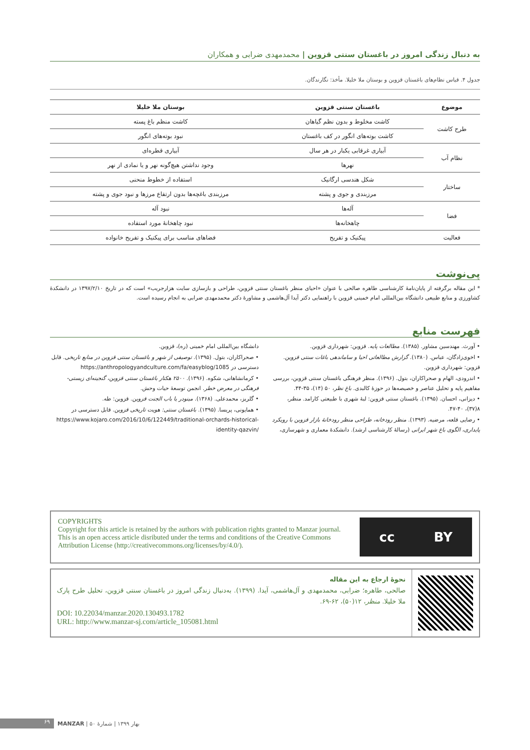به دنبال زندگی امروز در باغستان سنتی قزوین | محمدمهدی ضرابی و همکاران
جدول ۴. قیاس نظام‌های باغستان قزوین و بوستان ملا خلیلا. مأخذ: نگارندگان.
| موضوع | باغستان سنتی قزوین | بوستان ملا خلیلا |
| --- | --- | --- |
| طرح کاشت | کاشت مخلوط و بدون نظم گیاهان | کاشت منظم باغ پسته |
| | کاشت بوته‌های انگور در کف باغستان | نبود بوته‌های انگور |
| نظام آب | آبیاری غرقابی یکبار در هر سال | آبیاری قطره‌ای |
| | نهرها | وجود نداشتن هیچ‌گونه نهر و یا نمادی از نهر |
| ساختار | شکل هندسی ارگانیک | استفاده از خطوط منحنی |
| | مرزبندی و جوی و پشته | مرزبندی باغچه‌ها بدون ارتفاع مرزها و نبود جوی و پشته |
| فضا | آله‌ها | نبود آله |
| | چاهخانه‌ها | نبود چاهخانۀ مورد استفاده |
| فعالیت | پیکنیک و تفریح | فضاهای مناسب برای پیکنیک و تفریح خانواده |
پی‌نوشت
* این مقاله برگرفته از پایان‌نامۀ کارشناسی طاهره صالحی با عنوان «احیای منظر باغستان سنتی قزوین، طراحی و بازسازی سایت هزارجریب» است که در تاریخ ۱۳۹۷/۲/۱۰ در دانشکدۀ کشاورزی و منابع طبیعی دانشگاه بین‌المللی امام خمینی قزوین با راهنمایی دکتر آیدا آل‌هاشمی و مشاورۀ دکتر محمدمهدی ضرابی به انجام رسیده است.
فهرست منابع
• آورث. مهندسین مشاور. (۱۳۸۵). مطالعات پایه. قزوین: شهرداری قزوین.
• اخوی‌زادگان، عباس. (۱۳۸۰). گزارش مطالعاتی احیا و ساماندهی باغات سنتی قزوین. قزوین: شهرداری قزوین.
• اندرودی، الهام و صحراکاران، بتول. (۱۳۹۶). منظر فرهنگی باغستان سنتی قزوین، بررسی مفاهیم پایه و تحلیل عناصر و خصیصه‌ها در حوزۀ کالبدی. باغ نظر، ۵۰ (۱۴)، ۳۵-۴۴.
• دیزانی، احسان. (۱۳۹۵). باغستان سنتی قزوین: لبۀ شهری با طبیعتی کارامد. منظر، ۸(۳۷)، ۴۰-۴۷.
• رضایی قلعه، مرضیه. (۱۳۹۳). منظر رودخانه، طراحی منظر رودخانۀ بازار قزوین با رویکرد پایداری، الگوی باغ شهر ایرانی (رسالۀ کارشناسی ارشد). دانشکدۀ معماری و شهرسازی، دانشگاه بین‌المللی امام خمینی (ره)، قزوین.
• صحراکاران، بتول. (۱۳۹۵). توصیفی از شهر و باغستان سنتی قزوین در منابع تاریخی. قابل دسترسی در https://anthropologyandculture.com/fa/easyblog/1085
• کرمانشاهانی، شکوه. (۱۳۹۶). ۲۵۰۰ هکتار باغستان سنتی قزوین، گنجینه‌ای زیستی-فرهنگی در معرض خطر. انجمن توسعۀ حیات وحش.
• گلریز، محمدعلی. (۱۳۶۸). مینودر یا باب الجنت قزوین. قزوین: طه.
• همایونی، پریسا. (۱۳۹۵). باغستان سنتی: هویت تاریخی قزوین. قابل دسترسی در https://www.kojaro.com/2016/10/6/122449/traditional-orchards-historical-identity-qazvin/
COPYRIGHTS
Copyright for this article is retained by the authors with publication rights granted to Manzar journal. This is an open access article disributed under the terms and conditions of the Creative Commons Attribution License (http://creativecommons.org/licenses/by/4.0/).
cc BY
نحوۀ ارجاع به این مقاله
صالحی، طاهره؛ ضرابی، محمدمهدی و آل‌هاشمی، آیدا. (۱۳۹۹). به‌دنبال زندگی امروز در باغستان سنتی قزوین، تحلیل طرح پارک ملا خلیلا. منظر، ۱۲(۵۰)، ۶۲-۶۹.
DOI: 10.22034/manzar.2020.130493.1782
URL: http://www.manzar-sj.com/article_105081.html
۶۹ MANZAR | شمارۀ ۵۰ | بهار ۱۳۹۹